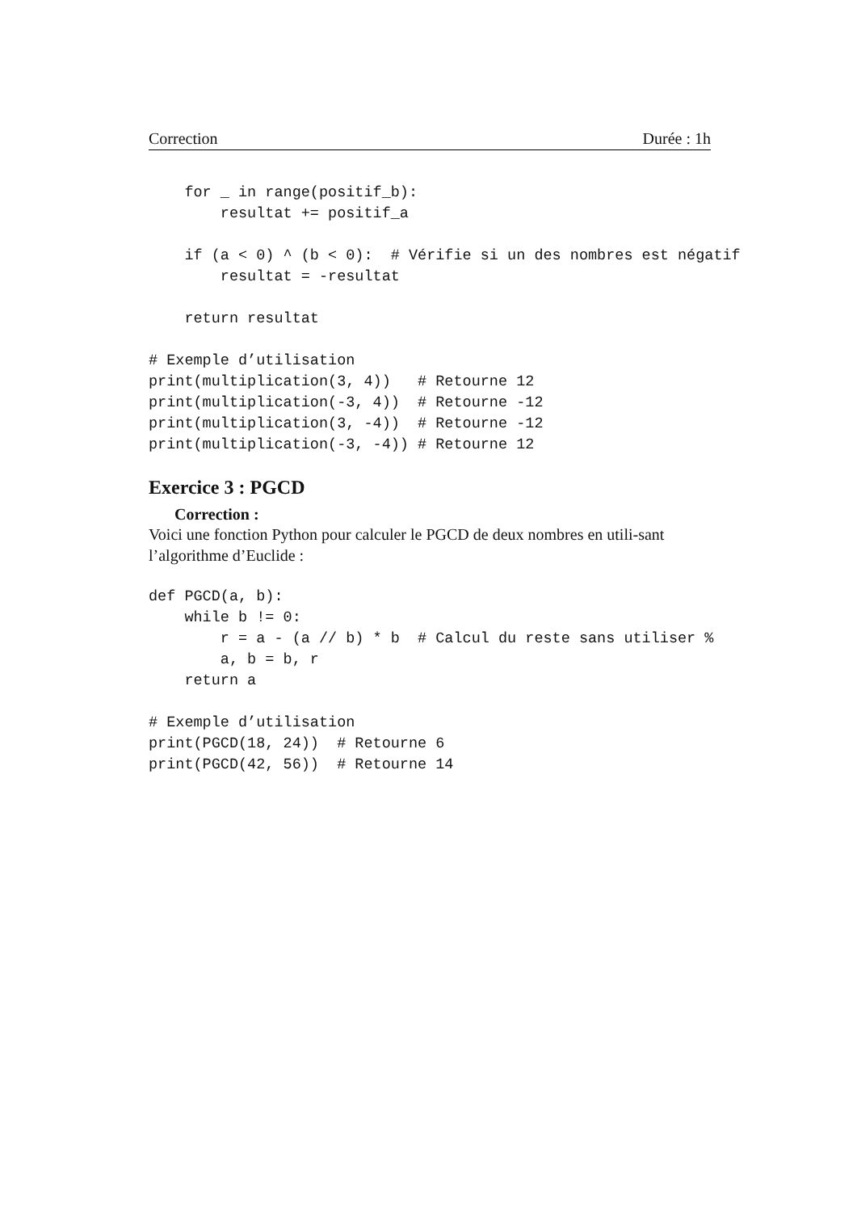Correction Durée : 1h
    for _ in range(positif_b):
        resultat += positif_a

    if (a < 0) ^ (b < 0):  # Vérifie si un des nombres est négatif
        resultat = -resultat

    return resultat

# Exemple d’utilisation
print(multiplication(3, 4))   # Retourne 12
print(multiplication(-3, 4))  # Retourne -12
print(multiplication(3, -4))  # Retourne -12
print(multiplication(-3, -4)) # Retourne 12
Exercice 3 : PGCD
Correction :
Voici une fonction Python pour calculer le PGCD de deux nombres en utili-sant l’algorithme d’Euclide :
def PGCD(a, b):
    while b != 0:
        r = a - (a // b) * b  # Calcul du reste sans utiliser %
        a, b = b, r
    return a

# Exemple d’utilisation
print(PGCD(18, 24))  # Retourne 6
print(PGCD(42, 56))  # Retourne 14